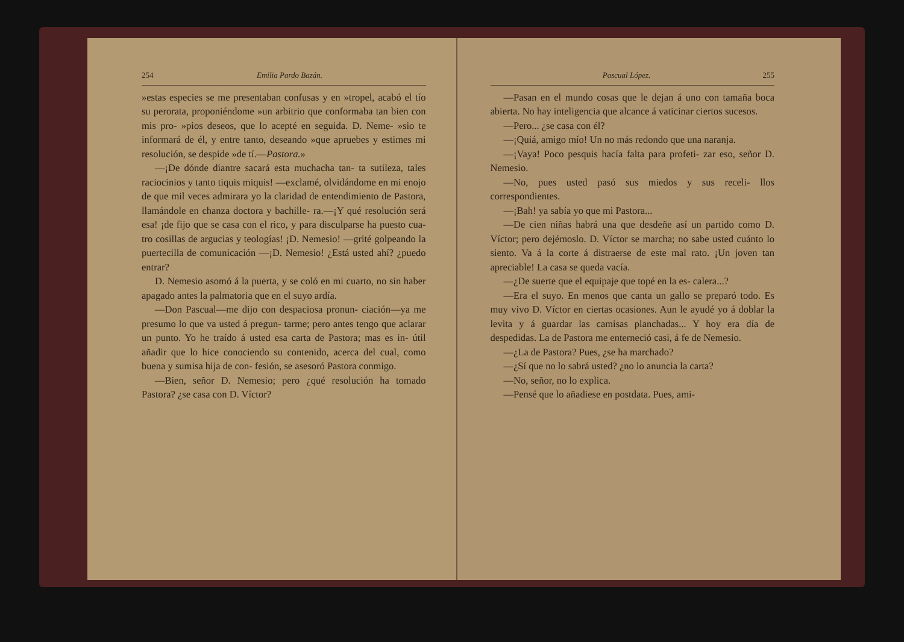254 Emilia Pardo Bazán.
»estas especies se me presentaban confusas y en »tropel, acabó el tío su perorata, proponiéndome »un arbitrio que conformaba tan bien con mis pro- »pios deseos, que lo acepté en seguida. D. Neme- »sio te informará de él, y entre tanto, deseando »que apruebes y estimes mi resolución, se despide »de tí.—Pastora.»
—¡De dónde diantre sacará esta muchacha tan- ta sutileza, tales raciocinios y tanto tiquis miquis! —exclamé, olvidándome en mi enojo de que mil veces admirara yo la claridad de entendimiento de Pastora, llamándole en chanza doctora y bachille- ra.—¡Y qué resolución será esa! ¡de fijo que se casa con el rico, y para disculparse ha puesto cua- tro cosillas de argucias y teologías! ¡D. Nemesio! —grité golpeando la puertecilla de comunicación —¡D. Nemesio! ¿Está usted ahí? ¿puedo entrar?
D. Nemesio asomó á la puerta, y se coló en mi cuarto, no sin haber apagado antes la palmatoria que en el suyo ardía.
—Don Pascual—me dijo con despaciosa pronun- ciación—ya me presumo lo que va usted á pregun- tarme; pero antes tengo que aclarar un punto. Yo he traído á usted esa carta de Pastora; mas es in- útil añadir que lo hice conociendo su contenido, acerca del cual, como buena y sumisa hija de con- fesión, se asesoró Pastora conmigo.
—Bien, señor D. Nemesio; pero ¿qué resolución ha tomado Pastora? ¿se casa con D. Víctor?
Pascual López. 255
—Pasan en el mundo cosas que le dejan á uno con tamaña boca abierta. No hay inteligencia que alcance á vaticinar ciertos sucesos.
—Pero... ¿se casa con él?
—¡Quiá, amigo mío! Un no más redondo que una naranja.
—¡Vaya! Poco pesquis hacía falta para profeti- zar eso, señor D. Nemesio.
—No, pues usted pasó sus miedos y sus receli- llos correspondientes.
—¡Bah! ya sabía yo que mi Pastora...
—De cien niñas habrá una que desdeñe así un partido como D. Víctor; pero dejémoslo. D. Víctor se marcha; no sabe usted cuánto lo siento. Va á la corte á distraerse de este mal rato. ¡Un joven tan apreciable! La casa se queda vacía.
—¿De suerte que el equipaje que topé en la es- calera...?
—Era el suyo. En menos que canta un gallo se preparó todo. Es muy vivo D. Víctor en ciertas ocasiones. Aun le ayudé yo á doblar la levita y á guardar las camisas planchadas... Y hoy era día de despedidas. La de Pastora me enterneció casi, á fe de Nemesio.
—¿La de Pastora? Pues, ¿se ha marchado?
—¿Sí que no lo sabrá usted? ¿no lo anuncia la carta?
—No, señor, no lo explica.
—Pensé que lo añadiese en postdata. Pues, ami-